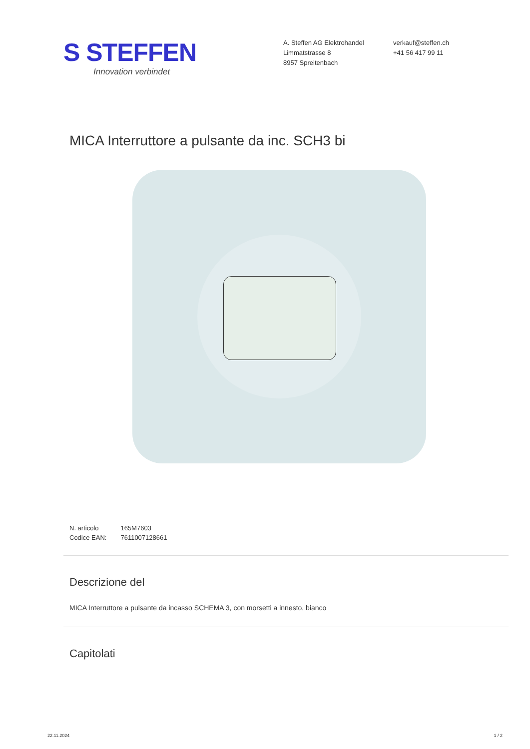S STEFFEN
Innovation verbindet
A. Steffen AG Elektrohandel
Limmatstrasse 8
8957 Spreitenbach
verkauf@steffen.ch
+41 56 417 99 11
MICA Interruttore a pulsante da inc. SCH3 bi
| N. articolo | 165M7603 |
| Codice EAN: | 7611007128661 |
Descrizione del
MICA Interruttore a pulsante da incasso SCHEMA 3, con morsetti a innesto, bianco
Capitolati
22.11.2024 1 / 2